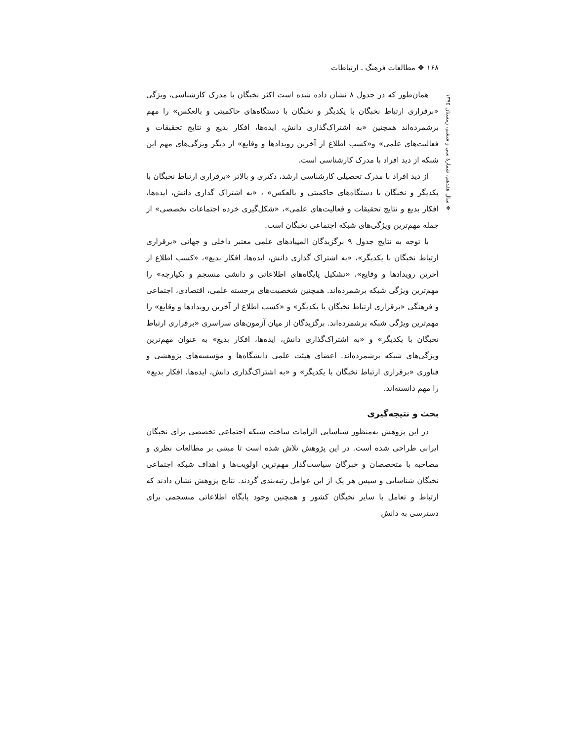۱۶۸ ❖ مطالعات فرهنگ ـ ارتباطات
❖ سال هفدهم، شمارهٔ سی و ششم، زمستان ۱۳۹۵
همان‌طور که در جدول ۸ نشان داده شده است اکثر نخبگان با مدرک کارشناسی، ویژگی «برقراری ارتباط نخبگان با یکدیگر و نخبگان با دستگاه‌های حاکمیتی و بالعکس» را مهم برشمرده‌اند همچنین «به اشتراک‌گذاری دانش، ایده‌ها، افکار بدیع و نتایج تحقیقات و فعالیت‌های علمی» و«کسب اطلاع از آخرین رویدادها و وقایع» از دیگر ویژگی‌های مهم این شبکه از دید افراد با مدرک کارشناسی است.
از دید افراد با مدرک تحصیلی کارشناسی ارشد، دکتری و بالاتر «برقراری ارتباط نخبگان با یکدیگر و نخبگان با دستگاه‌های حاکمیتی و بالعکس» ، «به اشتراک گذاری دانش، ایده‌ها، افکار بدیع و نتایج تحقیقات و فعالیت‌های علمی»، «شکل‌گیری خرده اجتماعات تخصصی» از جمله مهم‌ترین ویژگی‌های شبکه اجتماعی نخبگان است.
با توجه به نتایج جدول ۹ برگزیدگان المپیادهای علمی معتبر داخلی و جهانی «برقراری ارتباط نخبگان با یکدیگر»، «به اشتراک گذاری دانش، ایده‌ها، افکار بدیع»، «کسب اطلاع از آخرین رویدادها و وقایع»، «تشکیل پایگاه‌های اطلاعاتی و دانشی منسجم و یکپارچه» را مهم‌ترین ویژگی شبکه برشمرده‌اند. همچنین شخصیت‌های برجسته علمی، اقتصادی، اجتماعی و فرهنگی «برقراری ارتباط نخبگان با یکدیگر» و «کسب اطلاع از آخرین رویدادها و وقایع» را مهم‌ترین ویژگی شبکه برشمرده‌اند. برگزیدگان از میان آزمون‌های سراسری «برقراری ارتباط نخبگان با یکدیگر» و «به اشتراک‌گذاری دانش، ایده‌ها، افکار بدیع» به عنوان مهم‌ترین ویژگی‌های شبکه برشمرده‌اند. اعضای هیئت علمی دانشگاه‌ها و مؤسسه‌های پژوهشی و فناوری «برقراری ارتباط نخبگان با یکدیگر» و «به اشتراک‌گذاری دانش، ایده‌ها، افکار بدیع» را مهم دانسته‌اند.
بحث و نتیجه‌گیری
در این پژوهش به‌منظور شناسایی الزامات ساخت شبکه اجتماعی تخصصی برای نخبگان ایرانی طراحی شده است. در این پژوهش تلاش شده است تا مبتنی بر مطالعات نظری و مصاحبه با متخصصان و خبرگان سیاست‌گذار مهم‌ترین اولویت‌ها و اهداف شبکه اجتماعی نخبگان شناسایی و سپس هر یک از این عوامل رتبه‌بندی گردند. نتایج پژوهش نشان دادند که ارتباط و تعامل با سایر نخبگان کشور و همچنین وجود پایگاه اطلاعاتی منسجمی برای دسترسی به دانش